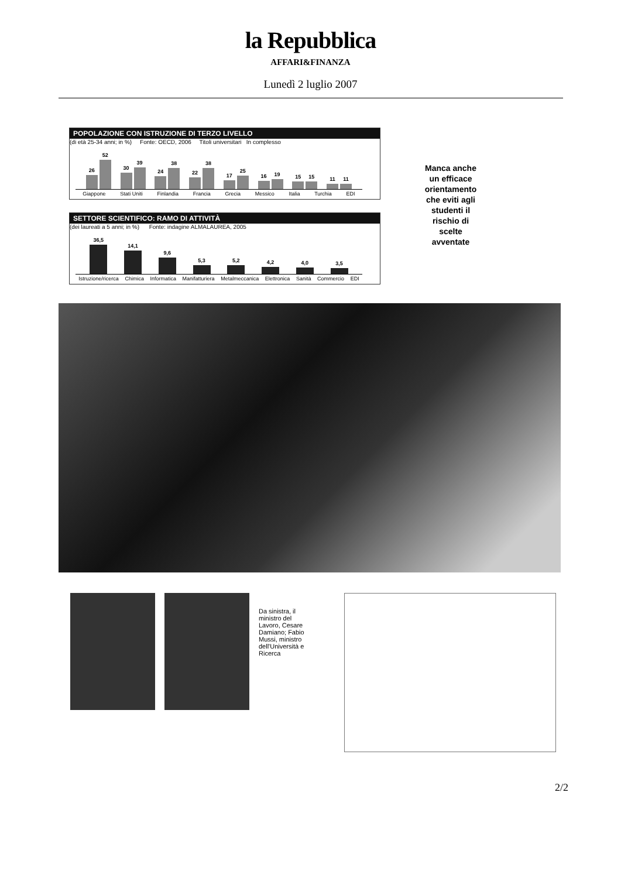la Repubblica
AFFARI&FINANZA
Lunedì 2 luglio 2007
POPOLAZIONE CON ISTRUZIONE DI TERZO LIVELLO
(di età 25-34 anni; in %) Fonte: OECD, 2006 Titoli universitari In complesso
26
52
30
39
24
38
22
38
17
25
16
19
15
15
11
11
Giappone Stati Uniti Finlandia Francia Grecia Messico Italia Turchia EDI
SETTORE SCIENTIFICO: RAMO DI ATTIVITÀ
(dei laureati a 5 anni; in %) Fonte: indagine ALMALAUREA, 2005
36,5
14,1
9,6
5,3
5,2
4,2
4,0
3,5
Istruzione/ricerca Chimica Informatica Manifatturiera Metalmeccanica Elettronica Sanità Commercio EDI
Manca anche un efficace orientamento che eviti agli studenti il rischio di scelte avventate
Da sinistra, il ministro del Lavoro, Cesare Damiano; Fabio Mussi, ministro dell'Università e Ricerca
2/2